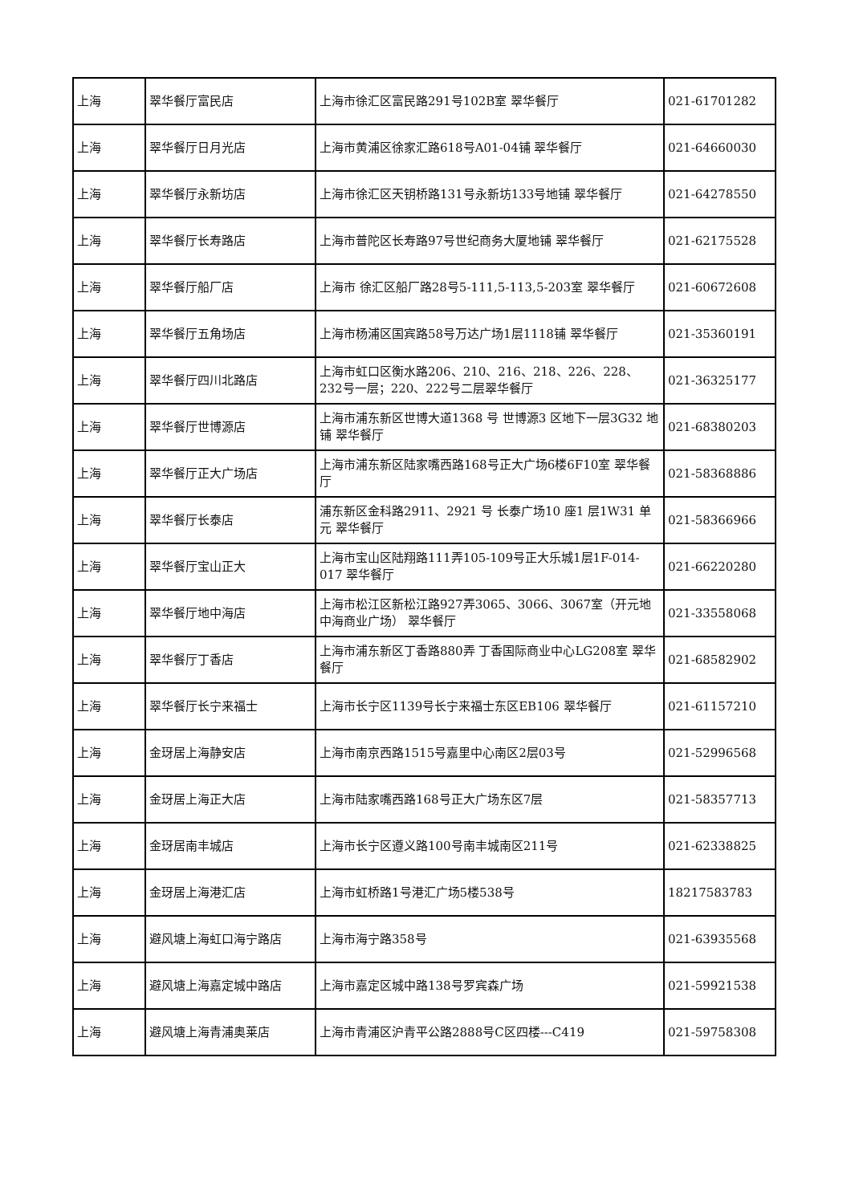| 上海 | 翠华餐厅富民店 | 上海市徐汇区富民路291号102B室 翠华餐厅 | 021-61701282 |
| 上海 | 翠华餐厅日月光店 | 上海市黄浦区徐家汇路618号A01-04铺 翠华餐厅 | 021-64660030 |
| 上海 | 翠华餐厅永新坊店 | 上海市徐汇区天钥桥路131号永新坊133号地铺 翠华餐厅 | 021-64278550 |
| 上海 | 翠华餐厅长寿路店 | 上海市普陀区长寿路97号世纪商务大厦地铺 翠华餐厅 | 021-62175528 |
| 上海 | 翠华餐厅船厂店 | 上海市 徐汇区船厂路28号5-111,5-113,5-203室 翠华餐厅 | 021-60672608 |
| 上海 | 翠华餐厅五角场店 | 上海市杨浦区国宾路58号万达广场1层1118铺 翠华餐厅 | 021-35360191 |
| 上海 | 翠华餐厅四川北路店 | 上海市虹口区衡水路206、210、216、218、226、228、232号一层；220、222号二层翠华餐厅 | 021-36325177 |
| 上海 | 翠华餐厅世博源店 | 上海市浦东新区世博大道1368 号 世博源3 区地下一层3G32 地铺 翠华餐厅 | 021-68380203 |
| 上海 | 翠华餐厅正大广场店 | 上海市浦东新区陆家嘴西路168号正大广场6楼6F10室 翠华餐厅 | 021-58368886 |
| 上海 | 翠华餐厅长泰店 | 浦东新区金科路2911、2921 号 长泰广场10 座1 层1W31 单元 翠华餐厅 | 021-58366966 |
| 上海 | 翠华餐厅宝山正大 | 上海市宝山区陆翔路111弄105-109号正大乐城1层1F-014-017 翠华餐厅 | 021-66220280 |
| 上海 | 翠华餐厅地中海店 | 上海市松江区新松江路927弄3065、3066、3067室（开元地中海商业广场） 翠华餐厅 | 021-33558068 |
| 上海 | 翠华餐厅丁香店 | 上海市浦东新区丁香路880弄 丁香国际商业中心LG208室 翠华餐厅 | 021-68582902 |
| 上海 | 翠华餐厅长宁来福士 | 上海市长宁区1139号长宁来福士东区EB106 翠华餐厅 | 021-61157210 |
| 上海 | 金玡居上海静安店 | 上海市南京西路1515号嘉里中心南区2层03号 | 021-52996568 |
| 上海 | 金玡居上海正大店 | 上海市陆家嘴西路168号正大广场东区7层 | 021-58357713 |
| 上海 | 金玡居南丰城店 | 上海市长宁区遵义路100号南丰城南区211号 | 021-62338825 |
| 上海 | 金玡居上海港汇店 | 上海市虹桥路1号港汇广场5楼538号 | 18217583783 |
| 上海 | 避风塘上海虹口海宁路店 | 上海市海宁路358号 | 021-63935568 |
| 上海 | 避风塘上海嘉定城中路店 | 上海市嘉定区城中路138号罗宾森广场 | 021-59921538 |
| 上海 | 避风塘上海青浦奥莱店 | 上海市青浦区沪青平公路2888号C区四楼---C419 | 021-59758308 |